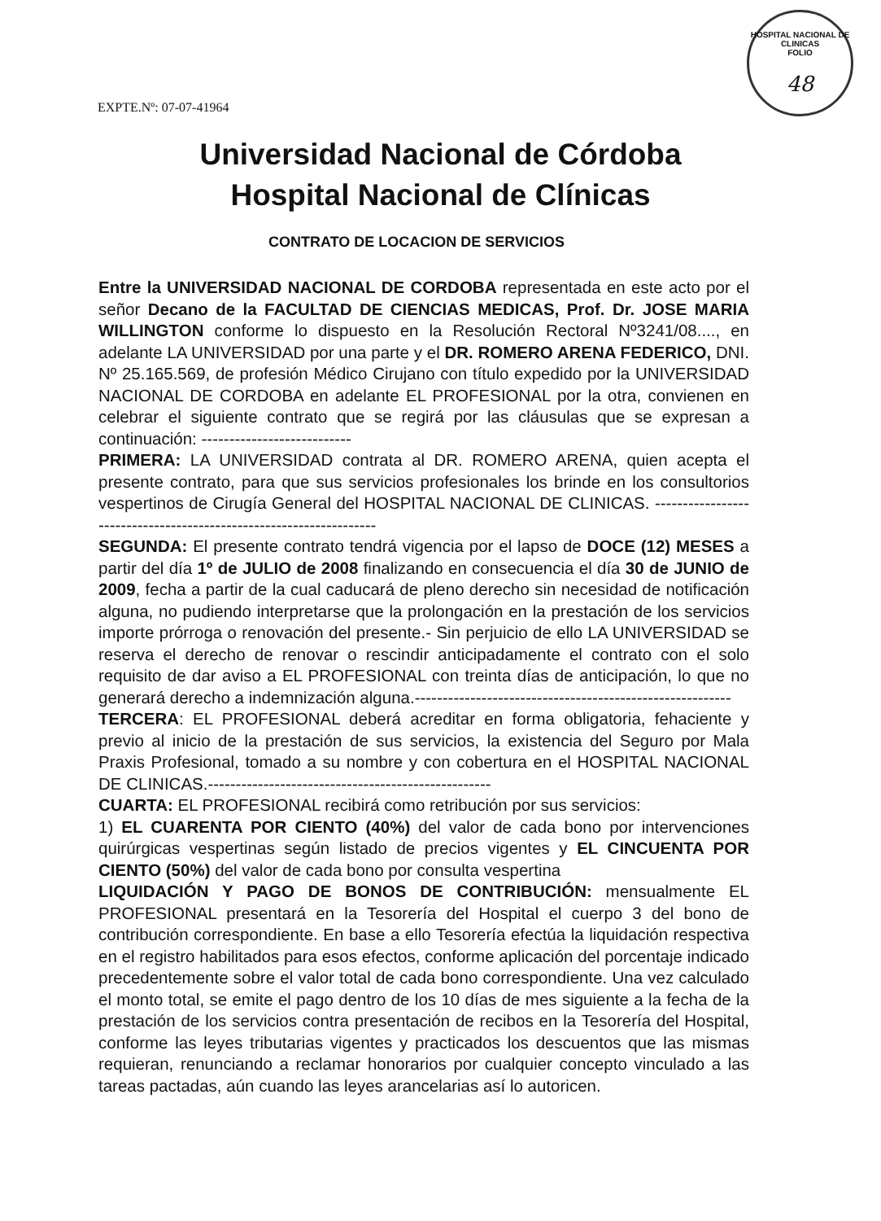HOSPITAL NACIONAL DE CLINICAS
FOLIO
48
EXPTE.Nº: 07-07-41964
Universidad Nacional de Córdoba
Hospital Nacional de Clínicas
CONTRATO DE LOCACION DE SERVICIOS
Entre la UNIVERSIDAD NACIONAL DE CORDOBA representada en este acto por el señor Decano de la FACULTAD DE CIENCIAS MEDICAS, Prof. Dr. JOSE MARIA WILLINGTON conforme lo dispuesto en la Resolución Rectoral Nº3241/08...., en adelante LA UNIVERSIDAD por una parte y el DR. ROMERO ARENA FEDERICO, DNI. Nº 25.165.569, de profesión Médico Cirujano con título expedido por la UNIVERSIDAD NACIONAL DE CORDOBA en adelante EL PROFESIONAL por la otra, convienen en celebrar el siguiente contrato que se regirá por las cláusulas que se expresan a continuación: ---------------------------
PRIMERA: LA UNIVERSIDAD contrata al DR. ROMERO ARENA, quien acepta el presente contrato, para que sus servicios profesionales los brinde en los consultorios vespertinos de Cirugía General del HOSPITAL NACIONAL DE CLINICAS. -------------------------------------------------------------------
SEGUNDA: El presente contrato tendrá vigencia por el lapso de DOCE (12) MESES a partir del día 1º de JULIO de 2008 finalizando en consecuencia el día 30 de JUNIO de 2009, fecha a partir de la cual caducará de pleno derecho sin necesidad de notificación alguna, no pudiendo interpretarse que la prolongación en la prestación de los servicios importe prórroga o renovación del presente.- Sin perjuicio de ello LA UNIVERSIDAD se reserva el derecho de renovar o rescindir anticipadamente el contrato con el solo requisito de dar aviso a EL PROFESIONAL con treinta días de anticipación, lo que no generará derecho a indemnización alguna.---------------------------------------------------------
TERCERA: EL PROFESIONAL deberá acreditar en forma obligatoria, fehaciente y previo al inicio de la prestación de sus servicios, la existencia del Seguro por Mala Praxis Profesional, tomado a su nombre y con cobertura en el HOSPITAL NACIONAL DE CLINICAS.---------------------------------------------------
CUARTA: EL PROFESIONAL recibirá como retribución por sus servicios:
1) EL CUARENTA POR CIENTO (40%) del valor de cada bono por intervenciones quirúrgicas vespertinas según listado de precios vigentes y EL CINCUENTA POR CIENTO (50%) del valor de cada bono por consulta vespertina
LIQUIDACIÓN Y PAGO DE BONOS DE CONTRIBUCIÓN: mensualmente EL PROFESIONAL presentará en la Tesorería del Hospital el cuerpo 3 del bono de contribución correspondiente. En base a ello Tesorería efectúa la liquidación respectiva en el registro habilitados para esos efectos, conforme aplicación del porcentaje indicado precedentemente sobre el valor total de cada bono correspondiente. Una vez calculado el monto total, se emite el pago dentro de los 10 días de mes siguiente a la fecha de la prestación de los servicios contra presentación de recibos en la Tesorería del Hospital, conforme las leyes tributarias vigentes y practicados los descuentos que las mismas requieran, renunciando a reclamar honorarios por cualquier concepto vinculado a las tareas pactadas, aún cuando las leyes arancelarias así lo autoricen.